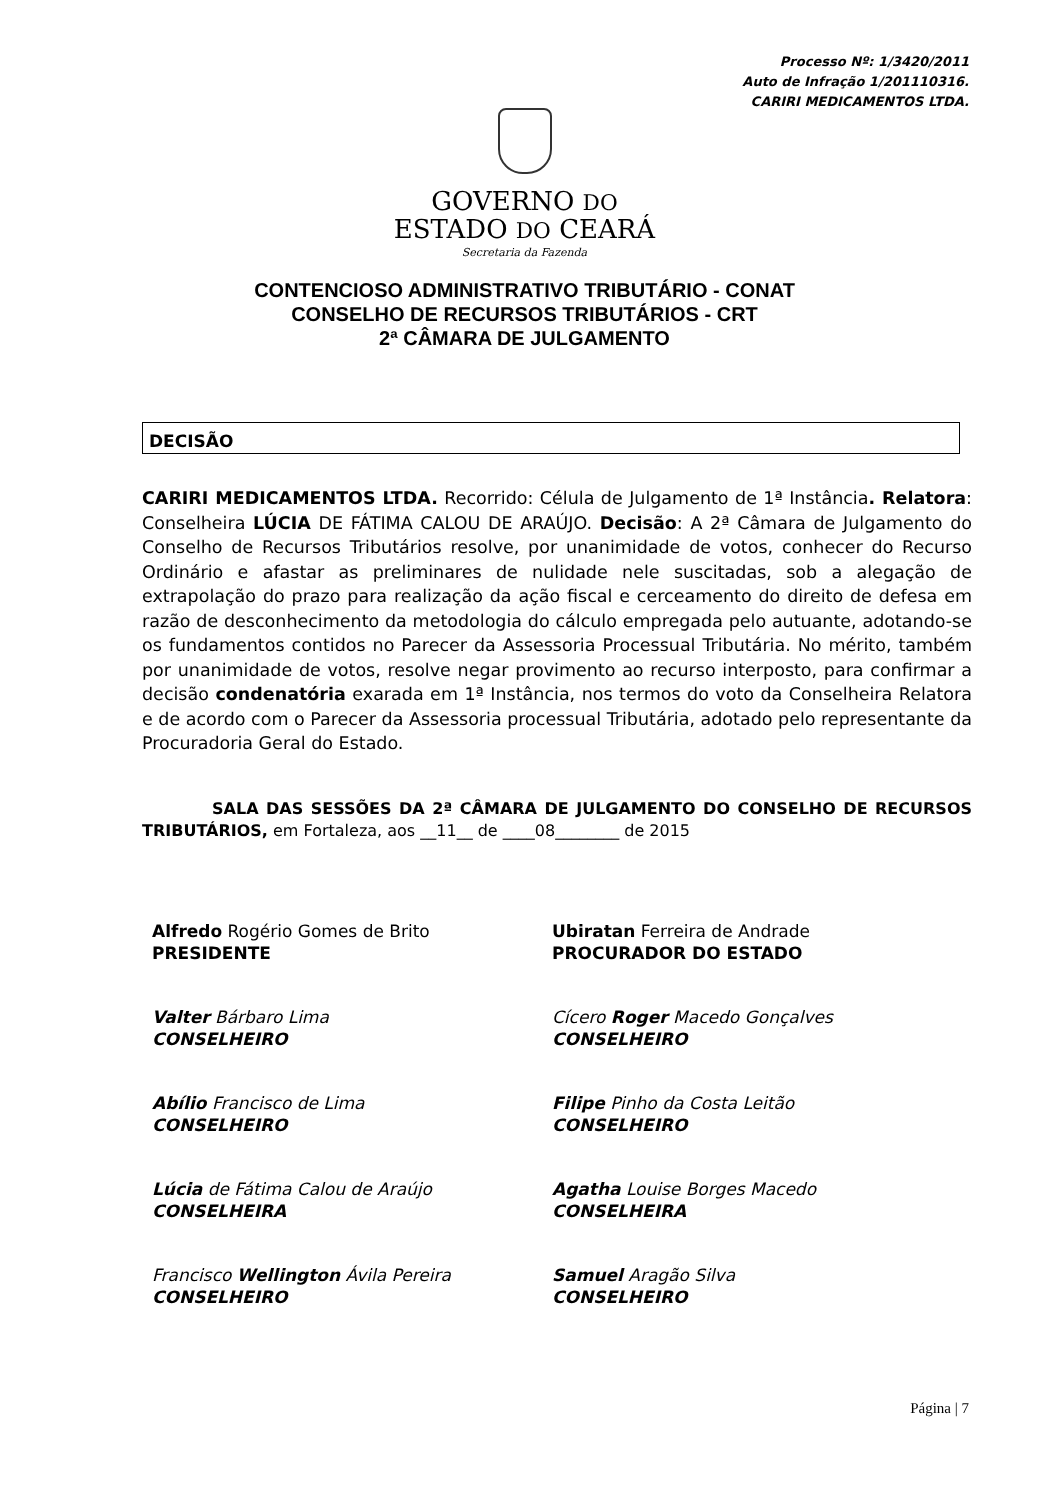Processo Nº: 1/3420/2011
Auto de Infração 1/201110316.
CARIRI MEDICAMENTOS LTDA.
GOVERNO DO
ESTADO DO CEARÁ
Secretaria da Fazenda
CONTENCIOSO ADMINISTRATIVO TRIBUTÁRIO - CONAT
CONSELHO DE RECURSOS TRIBUTÁRIOS - CRT
2ª CÂMARA DE JULGAMENTO
DECISÃO
CARIRI MEDICAMENTOS LTDA. Recorrido: Célula de Julgamento de 1ª Instância. Relatora: Conselheira LÚCIA DE FÁTIMA CALOU DE ARAÚJO. Decisão: A 2ª Câmara de Julgamento do Conselho de Recursos Tributários resolve, por unanimidade de votos, conhecer do Recurso Ordinário e afastar as preliminares de nulidade nele suscitadas, sob a alegação de extrapolação do prazo para realização da ação fiscal e cerceamento do direito de defesa em razão de desconhecimento da metodologia do cálculo empregada pelo autuante, adotando-se os fundamentos contidos no Parecer da Assessoria Processual Tributária. No mérito, também por unanimidade de votos, resolve negar provimento ao recurso interposto, para confirmar a decisão condenatória exarada em 1ª Instância, nos termos do voto da Conselheira Relatora e de acordo com o Parecer da Assessoria processual Tributária, adotado pelo representante da Procuradoria Geral do Estado.
SALA DAS SESSÕES DA 2ª CÂMARA DE JULGAMENTO DO CONSELHO DE RECURSOS TRIBUTÁRIOS, em Fortaleza, aos __11__ de ____08________ de 2015
Alfredo Rogério Gomes de Brito
PRESIDENTE
Valter Bárbaro Lima
CONSELHEIRO
Abílio Francisco de Lima
CONSELHEIRO
Lúcia de Fátima Calou de Araújo
CONSELHEIRA
Francisco Wellington Ávila Pereira
CONSELHEIRO
Ubiratan Ferreira de Andrade
PROCURADOR DO ESTADO
Cícero Roger Macedo Gonçalves
CONSELHEIRO
Filipe Pinho da Costa Leitão
CONSELHEIRO
Agatha Louise Borges Macedo
CONSELHEIRA
Samuel Aragão Silva
CONSELHEIRO
Página | 7